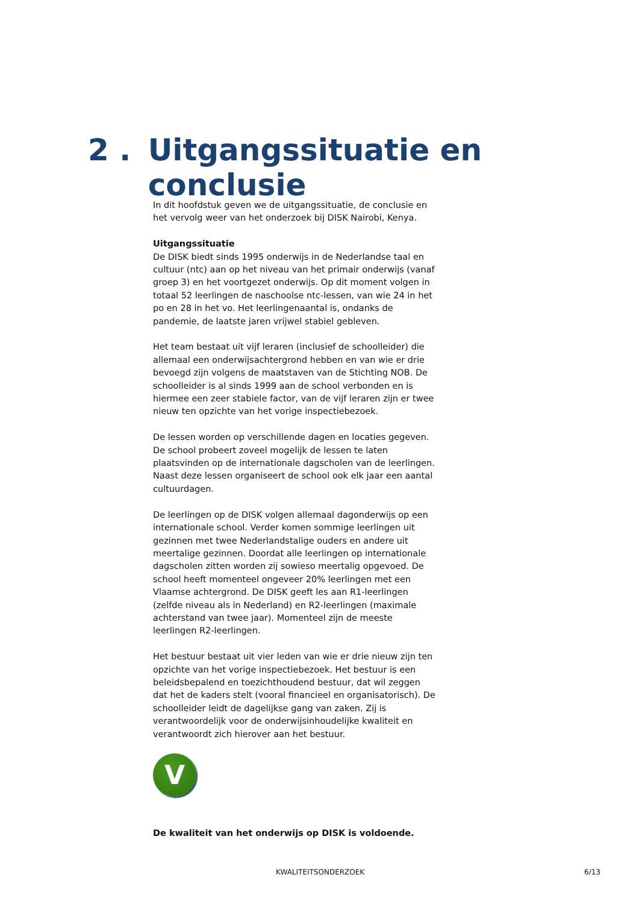2 . Uitgangssituatie en conclusie
In dit hoofdstuk geven we de uitgangssituatie, de conclusie en het vervolg weer van het onderzoek bij DISK Nairobi, Kenya.
Uitgangssituatie
De DISK biedt sinds 1995 onderwijs in de Nederlandse taal en cultuur (ntc) aan op het niveau van het primair onderwijs (vanaf groep 3) en het voortgezet onderwijs. Op dit moment volgen in totaal 52 leerlingen de naschoolse ntc-lessen, van wie 24 in het po en 28 in het vo. Het leerlingenaantal is, ondanks de pandemie, de laatste jaren vrijwel stabiel gebleven.
Het team bestaat uit vijf leraren (inclusief de schoolleider) die allemaal een onderwijsachtergrond hebben en van wie er drie bevoegd zijn volgens de maatstaven van de Stichting NOB. De schoolleider is al sinds 1999 aan de school verbonden en is hiermee een zeer stabiele factor, van de vijf leraren zijn er twee nieuw ten opzichte van het vorige inspectiebezoek.
De lessen worden op verschillende dagen en locaties gegeven. De school probeert zoveel mogelijk de lessen te laten plaatsvinden op de internationale dagscholen van de leerlingen. Naast deze lessen organiseert de school ook elk jaar een aantal cultuurdagen.
De leerlingen op de DISK volgen allemaal dagonderwijs op een internationale school. Verder komen sommige leerlingen uit gezinnen met twee Nederlandstalige ouders en andere uit meertalige gezinnen. Doordat alle leerlingen op internationale dagscholen zitten worden zij sowieso meertalig opgevoed. De school heeft momenteel ongeveer 20% leerlingen met een Vlaamse achtergrond. De DISK geeft les aan R1-leerlingen (zelfde niveau als in Nederland) en R2-leerlingen (maximale achterstand van twee jaar). Momenteel zijn de meeste leerlingen R2-leerlingen.
Het bestuur bestaat uit vier leden van wie er drie nieuw zijn ten opzichte van het vorige inspectiebezoek. Het bestuur is een beleidsbepalend en toezichthoudend bestuur, dat wil zeggen dat het de kaders stelt (vooral financieel en organisatorisch). De schoolleider leidt de dagelijkse gang van zaken. Zij is verantwoordelijk voor de onderwijsinhoudelijke kwaliteit en verantwoordt zich hierover aan het bestuur.
V
De kwaliteit van het onderwijs op DISK is voldoende.
KWALITEITSONDERZOEK 6/13